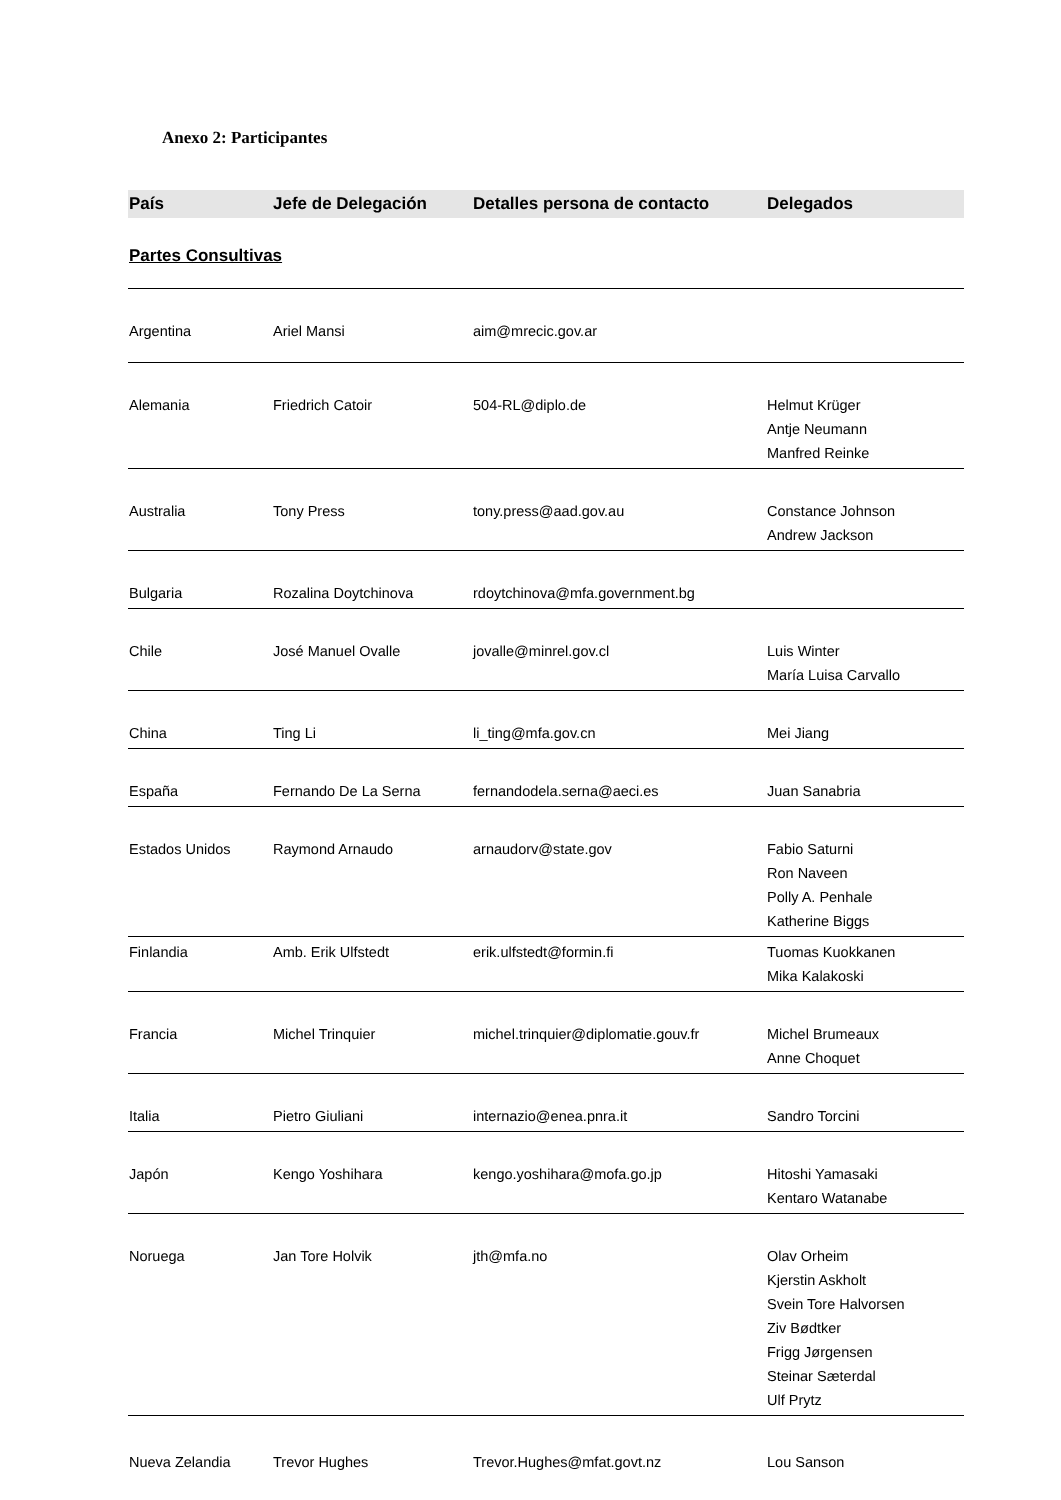Anexo 2: Participantes
| País | Jefe de Delegación | Detalles persona de contacto | Delegados |
| --- | --- | --- | --- |
| Partes Consultivas | | | |
| Argentina | Ariel Mansi | aim@mrecic.gov.ar | |
| Alemania | Friedrich Catoir | 504-RL@diplo.de | Helmut Krüger Antje Neumann Manfred Reinke |
| Australia | Tony Press | tony.press@aad.gov.au | Constance Johnson Andrew Jackson |
| Bulgaria | Rozalina Doytchinova | rdoytchinova@mfa.government.bg | |
| Chile | José Manuel Ovalle | jovalle@minrel.gov.cl | Luis Winter María Luisa Carvallo |
| China | Ting Li | li_ting@mfa.gov.cn | Mei Jiang |
| España | Fernando De La Serna | fernandodela.serna@aeci.es | Juan Sanabria |
| Estados Unidos | Raymond Arnaudo | arnaudorv@state.gov | Fabio Saturni Ron Naveen Polly A. Penhale Katherine Biggs |
| Finlandia | Amb. Erik Ulfstedt | erik.ulfstedt@formin.fi | Tuomas Kuokkanen Mika Kalakoski |
| Francia | Michel Trinquier | michel.trinquier@diplomatie.gouv.fr | Michel Brumeaux Anne Choquet |
| Italia | Pietro Giuliani | internazio@enea.pnra.it | Sandro Torcini |
| Japón | Kengo Yoshihara | kengo.yoshihara@mofa.go.jp | Hitoshi Yamasaki Kentaro Watanabe |
| Noruega | Jan Tore Holvik | jth@mfa.no | Olav Orheim Kjerstin Askholt Svein Tore Halvorsen Ziv Bødtker Frigg Jørgensen Steinar Sæterdal Ulf Prytz |
| Nueva Zelandia | Trevor Hughes | Trevor.Hughes@mfat.govt.nz | Lou Sanson |